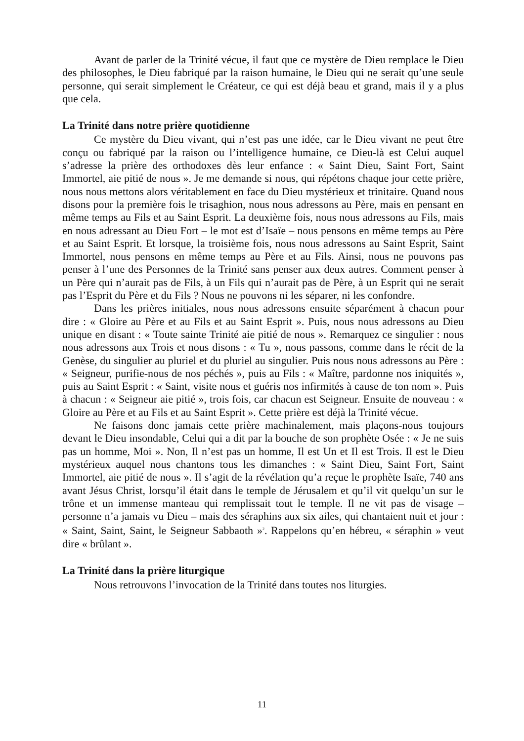Avant de parler de la Trinité vécue, il faut que ce mystère de Dieu remplace le Dieu des philosophes, le Dieu fabriqué par la raison humaine, le Dieu qui ne serait qu’une seule personne, qui serait simplement le Créateur, ce qui est déjà beau et grand, mais il y a plus que cela.
La Trinité dans notre prière quotidienne
Ce mystère du Dieu vivant, qui n’est pas une idée, car le Dieu vivant ne peut être conçu ou fabriqué par la raison ou l’intelligence humaine, ce Dieu-là est Celui auquel s’adresse la prière des orthodoxes dès leur enfance : « Saint Dieu, Saint Fort, Saint Immortel, aie pitié de nous ». Je me demande si nous, qui répétons chaque jour cette prière, nous nous mettons alors véritablement en face du Dieu mystérieux et trinitaire. Quand nous disons pour la première fois le trisaghion, nous nous adressons au Père, mais en pensant en même temps au Fils et au Saint Esprit. La deuxième fois, nous nous adressons au Fils, mais en nous adressant au Dieu Fort – le mot est d’Isaïe – nous pensons en même temps au Père et au Saint Esprit. Et lorsque, la troisième fois, nous nous adressons au Saint Esprit, Saint Immortel, nous pensons en même temps au Père et au Fils. Ainsi, nous ne pouvons pas penser à l’une des Personnes de la Trinité sans penser aux deux autres. Comment penser à un Père qui n’aurait pas de Fils, à un Fils qui n’aurait pas de Père, à un Esprit qui ne serait pas l’Esprit du Père et du Fils ? Nous ne pouvons ni les séparer, ni les confondre.
Dans les prières initiales, nous nous adressons ensuite séparément à chacun pour dire : « Gloire au Père et au Fils et au Saint Esprit ». Puis, nous nous adressons au Dieu unique en disant : « Toute sainte Trinité aie pitié de nous ». Remarquez ce singulier : nous nous adressons aux Trois et nous disons : « Tu », nous passons, comme dans le récit de la Genèse, du singulier au pluriel et du pluriel au singulier. Puis nous nous adressons au Père : « Seigneur, purifie-nous de nos péchés », puis au Fils : « Maître, pardonne nos iniquités », puis au Saint Esprit : « Saint, visite nous et guéris nos infirmités à cause de ton nom ». Puis à chacun : « Seigneur aie pitié », trois fois, car chacun est Seigneur. Ensuite de nouveau : « Gloire au Père et au Fils et au Saint Esprit ». Cette prière est déjà la Trinité vécue.
Ne faisons donc jamais cette prière machinalement, mais plaçons-nous toujours devant le Dieu insondable, Celui qui a dit par la bouche de son prophète Osée : « Je ne suis pas un homme, Moi ». Non, Il n’est pas un homme, Il est Un et Il est Trois. Il est le Dieu mystérieux auquel nous chantons tous les dimanches : « Saint Dieu, Saint Fort, Saint Immortel, aie pitié de nous ». Il s’agit de la révélation qu’a reçue le prophète Isaïe, 740 ans avant Jésus Christ, lorsqu’il était dans le temple de Jérusalem et qu’il vit quelqu’un sur le trône et un immense manteau qui remplissait tout le temple. Il ne vit pas de visage – personne n’a jamais vu Dieu – mais des séraphins aux six ailes, qui chantaient nuit et jour : « Saint, Saint, Saint, le Seigneur Sabbaoth »<sup>2</sup>. Rappelons qu’en hébreu, « séraphin » veut dire « brûlant ».
La Trinité dans la prière liturgique
Nous retrouvons l’invocation de la Trinité dans toutes nos liturgies.
11